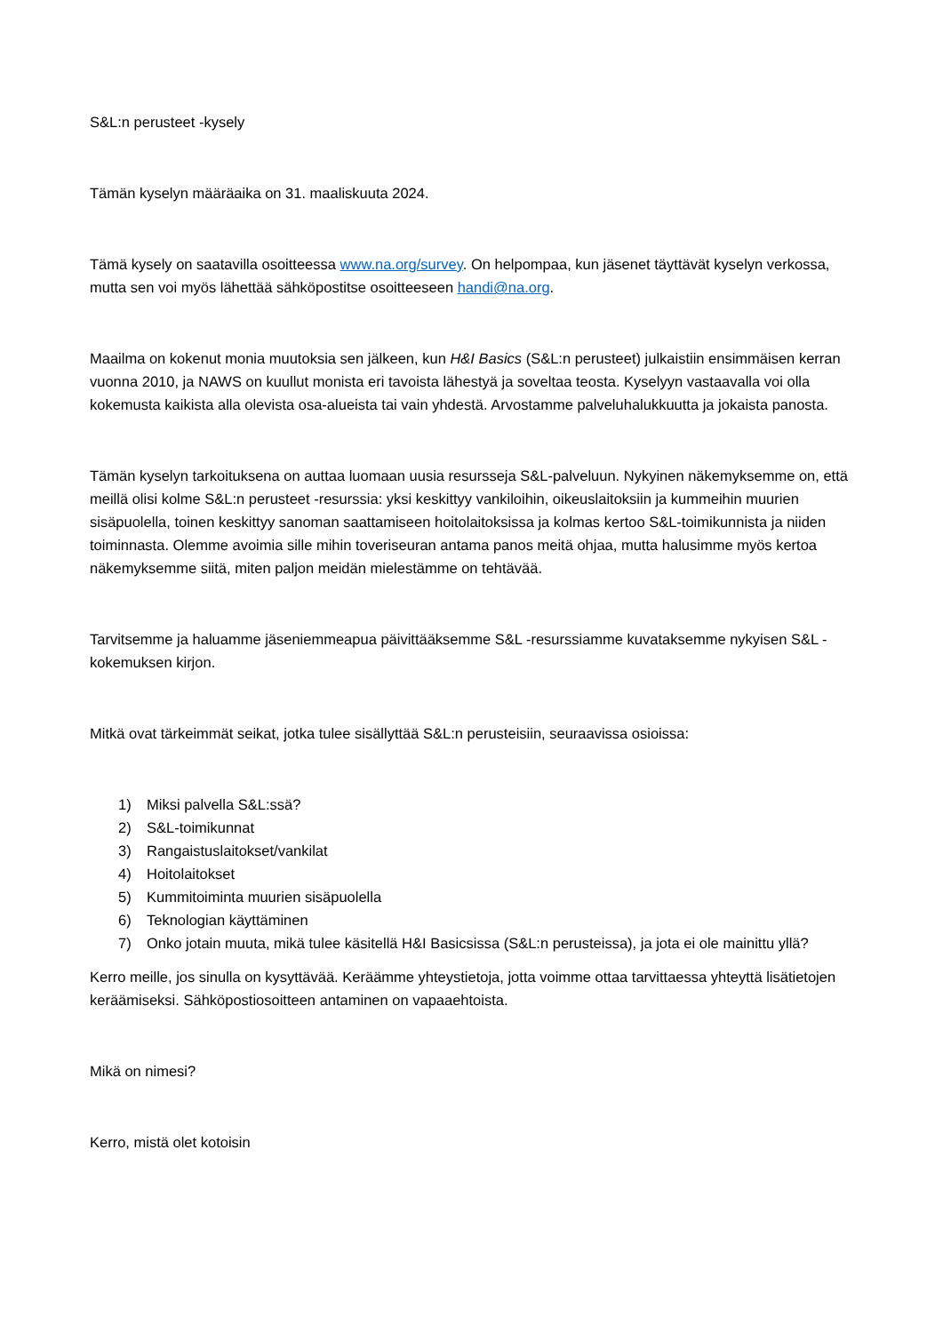S&L:n perusteet -kysely
Tämän kyselyn määräaika on 31. maaliskuuta 2024.
Tämä kysely on saatavilla osoitteessa www.na.org/survey. On helpompaa, kun jäsenet täyttävät kyselyn verkossa, mutta sen voi myös lähettää sähköpostitse osoitteeseen handi@na.org.
Maailma on kokenut monia muutoksia sen jälkeen, kun H&I Basics (S&L:n perusteet) julkaistiin ensimmäisen kerran vuonna 2010, ja NAWS on kuullut monista eri tavoista lähestyä ja soveltaa teosta. Kyselyyn vastaavalla voi olla kokemusta kaikista alla olevista osa-alueista tai vain yhdestä. Arvostamme palveluhalukkuutta ja jokaista panosta.
Tämän kyselyn tarkoituksena on auttaa luomaan uusia resursseja S&L-palveluun. Nykyinen näkemyksemme on, että meillä olisi kolme S&L:n perusteet -resurssia: yksi keskittyy vankiloihin, oikeuslaitoksiin ja kummeihin muurien sisäpuolella, toinen keskittyy sanoman saattamiseen hoitolaitoksissa ja kolmas kertoo S&L-toimikunnista ja niiden toiminnasta. Olemme avoimia sille mihin toveriseuran antama panos meitä ohjaa, mutta halusimme myös kertoa näkemyksemme siitä, miten paljon meidän mielestämme on tehtävää.
Tarvitsemme ja haluamme jäseniemmeapua päivittääksemme S&L -resurssiamme kuvataksemme nykyisen S&L -kokemuksen kirjon.
Mitkä ovat tärkeimmät seikat, jotka tulee sisällyttää S&L:n perusteisiin, seuraavissa osioissa:
1) Miksi palvella S&L:ssä?
2) S&L-toimikunnat
3) Rangaistuslaitokset/vankilat
4) Hoitolaitokset
5) Kummitoiminta muurien sisäpuolella
6) Teknologian käyttäminen
7) Onko jotain muuta, mikä tulee käsitellä H&I Basicsissa (S&L:n perusteissa), ja jota ei ole mainittu yllä?
Kerro meille, jos sinulla on kysyttävää. Keräämme yhteystietoja, jotta voimme ottaa tarvittaessa yhteyttä lisätietojen keräämiseksi. Sähköpostiosoitteen antaminen on vapaaehtoista.
Mikä on nimesi?
Kerro, mistä olet kotoisin